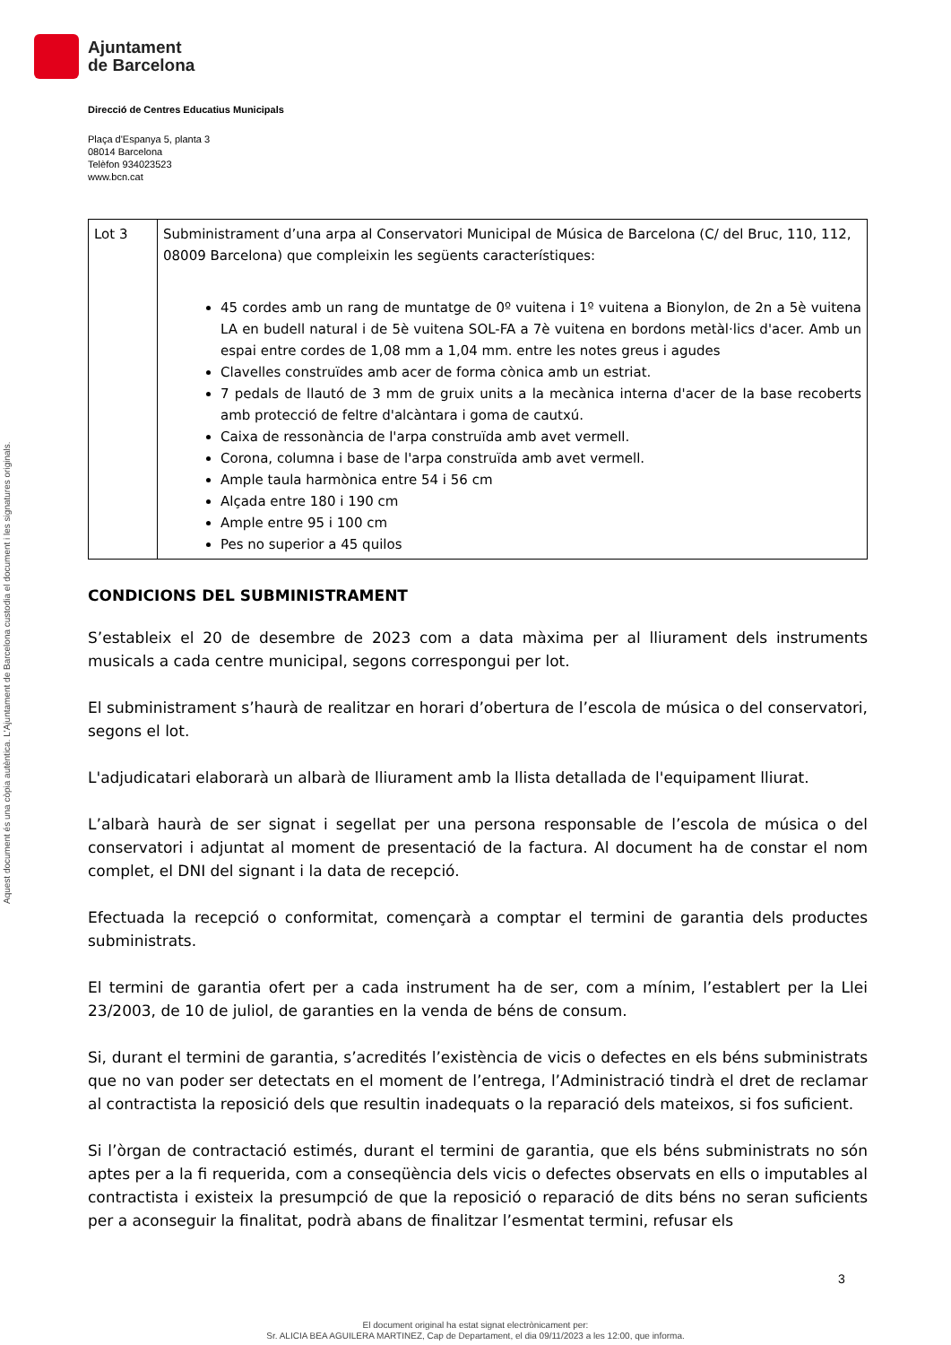Ajuntament
de Barcelona
Aquest document és una còpia autèntica. L'Ajuntament de Barcelona custodia el document i les signatures originals.
Direcció de Centres Educatius Municipals
Plaça d'Espanya 5, planta 3
08014 Barcelona
Telèfon 934023523
www.bcn.cat
| Lot 3 | Subministrament d’una arpa al Conservatori Municipal de Música de Barcelona (C/ del Bruc, 110, 112, 08009 Barcelona) que compleixin les següents característiques: 45 cordes amb un rang de muntatge de 0º vuitena i 1º vuitena a Bionylon, de 2n a 5è vuitena LA en budell natural i de 5è vuitena SOL-FA a 7è vuitena en bordons metàl·lics d'acer. Amb un espai entre cordes de 1,08 mm a 1,04 mm. entre les notes greus i agudes Clavelles construïdes amb acer de forma cònica amb un estriat. 7 pedals de llautó de 3 mm de gruix units a la mecànica interna d'acer de la base recoberts amb protecció de feltre d'alcàntara i goma de cautxú. Caixa de ressonància de l'arpa construïda amb avet vermell. Corona, columna i base de l'arpa construïda amb avet vermell. Ample taula harmònica entre 54 i 56 cm Alçada entre 180 i 190 cm Ample entre 95 i 100 cm Pes no superior a 45 quilos |
CONDICIONS DEL SUBMINISTRAMENT
S’estableix el 20 de desembre de 2023 com a data màxima per al lliurament dels instruments musicals a cada centre municipal, segons correspongui per lot.
El subministrament s’haurà de realitzar en horari d’obertura de l’escola de música o del conservatori, segons el lot.
L'adjudicatari elaborarà un albarà de lliurament amb la llista detallada de l'equipament lliurat.
L’albarà haurà de ser signat i segellat per una persona responsable de l’escola de música o del conservatori i adjuntat al moment de presentació de la factura. Al document ha de constar el nom complet, el DNI del signant i la data de recepció.
Efectuada la recepció o conformitat, començarà a comptar el termini de garantia dels productes subministrats.
El termini de garantia ofert per a cada instrument ha de ser, com a mínim, l’establert per la Llei 23/2003, de 10 de juliol, de garanties en la venda de béns de consum.
Si, durant el termini de garantia, s’acredités l’existència de vicis o defectes en els béns subministrats que no van poder ser detectats en el moment de l’entrega, l’Administració tindrà el dret de reclamar al contractista la reposició dels que resultin inadequats o la reparació dels mateixos, si fos suficient.
Si l’òrgan de contractació estimés, durant el termini de garantia, que els béns subministrats no són aptes per a la fi requerida, com a conseqüència dels vicis o defectes observats en ells o imputables al contractista i existeix la presumpció de que la reposició o reparació de dits béns no seran suficients per a aconseguir la finalitat, podrà abans de finalitzar l’esmentat termini, refusar els
3
El document original ha estat signat electrònicament per:
Sr. ALICIA BEA AGUILERA MARTINEZ, Cap de Departament, el dia 09/11/2023 a les 12:00, que informa.